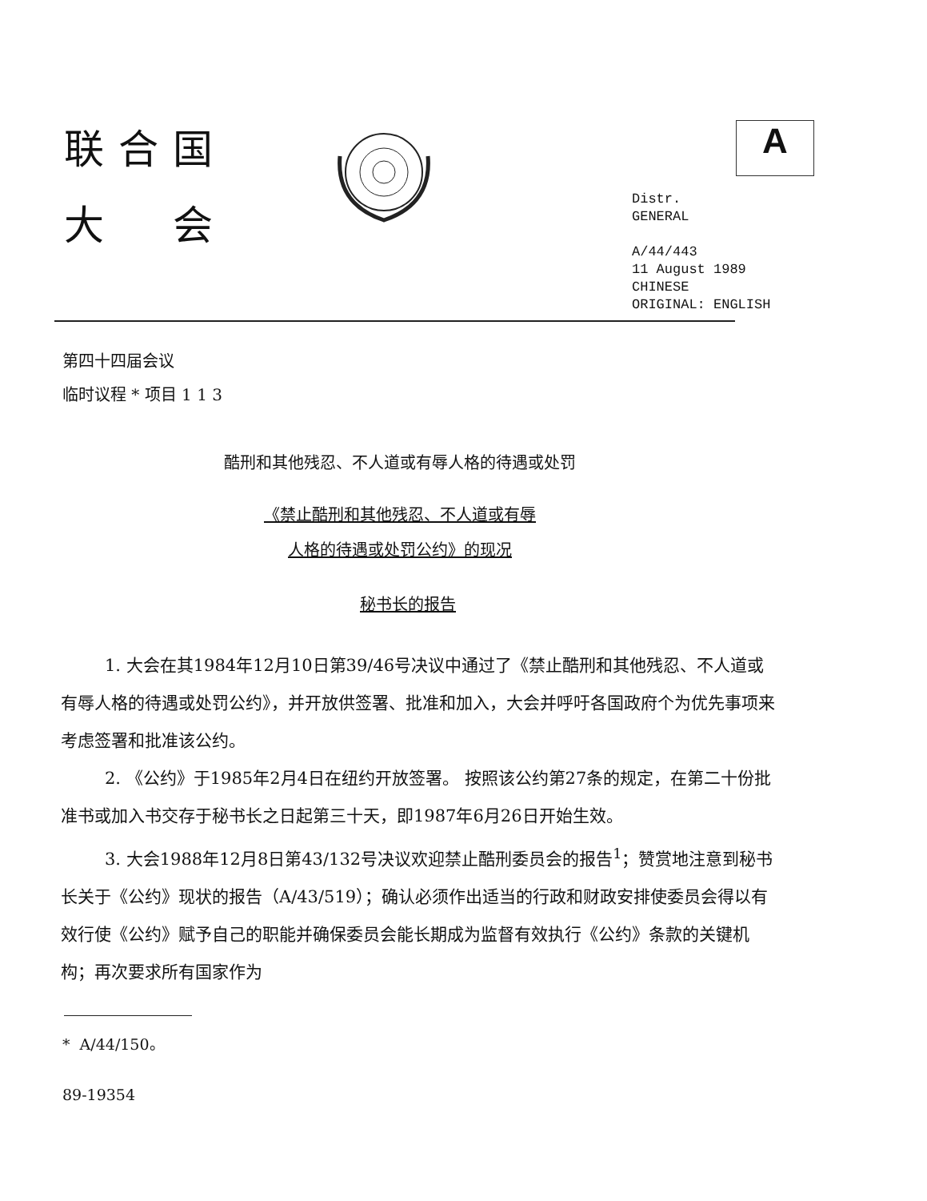联合国
大 会
A
Distr.
GENERAL
A/44/443
11 August 1989
CHINESE
ORIGINAL: ENGLISH
第四十四届会议
临时议程 * 项目 1 1 3
酷刑和其他残忍、不人道或有辱人格的待遇或处罚
《禁止酷刑和其他残忍、不人道或有辱
人格的待遇或处罚公约》的现况
秘书长的报告
1. 大会在其1984年12月10日第39/46号决议中通过了《禁止酷刑和其他残忍、不人道或有辱人格的待遇或处罚公约》，并开放供签署、批准和加入，大会并呼吁各国政府个为优先事项来考虑签署和批准该公约。
2. 《公约》于1985年2月4日在纽约开放签署。 按照该公约第27条的规定，在第二十份批准书或加入书交存于秘书长之日起第三十天，即1987年6月26日开始生效。
3. 大会1988年12月8日第43/132号决议欢迎禁止酷刑委员会的报告<sup>1</sup>；赞赏地注意到秘书长关于《公约》现状的报告（A/43/519）；确认必须作出适当的行政和财政安排使委员会得以有效行使《公约》赋予自己的职能并确保委员会能长期成为监督有效执行《公约》条款的关键机构；再次要求所有国家作为
* A/44/150。
89-19354